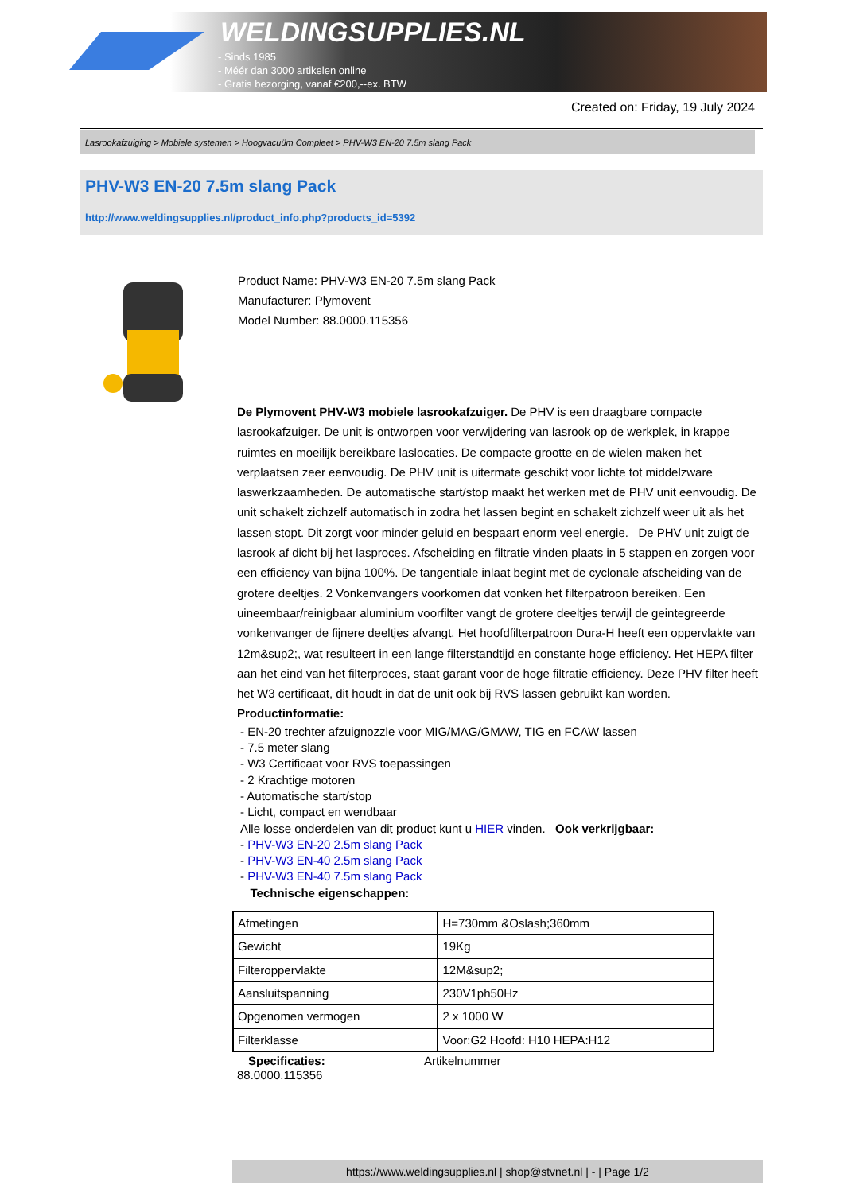WELDINGSUPPLIES.NL
- Sinds 1985
- Méér dan 3000 artikelen online
- Gratis bezorging, vanaf €200,--ex. BTW
Created on: Friday, 19 July 2024
Lasrookafzuiging > Mobiele systemen > Hoogvacuüm Compleet > PHV-W3 EN-20 7.5m slang Pack
PHV-W3 EN-20 7.5m slang Pack
http://www.weldingsupplies.nl/product_info.php?products_id=5392
Product Name: PHV-W3 EN-20 7.5m slang Pack
Manufacturer: Plymovent
Model Number: 88.0000.115356
De Plymovent PHV-W3 mobiele lasrookafzuiger. De PHV is een draagbare compacte lasrookafzuiger. De unit is ontworpen voor verwijdering van lasrook op de werkplek, in krappe ruimtes en moeilijk bereikbare laslocaties. De compacte grootte en de wielen maken het verplaatsen zeer eenvoudig. De PHV unit is uitermate geschikt voor lichte tot middelzware laswerkzaamheden. De automatische start/stop maakt het werken met de PHV unit eenvoudig. De unit schakelt zichzelf automatisch in zodra het lassen begint en schakelt zichzelf weer uit als het lassen stopt. Dit zorgt voor minder geluid en bespaart enorm veel energie. De PHV unit zuigt de lasrook af dicht bij het lasproces. Afscheiding en filtratie vinden plaats in 5 stappen en zorgen voor een efficiency van bijna 100%. De tangentiale inlaat begint met de cyclonale afscheiding van de grotere deeltjes. 2 Vonkenvangers voorkomen dat vonken het filterpatroon bereiken. Een uineembaar/reinigbaar aluminium voorfilter vangt de grotere deeltjes terwijl de geintegreerde vonkenvanger de fijnere deeltjes afvangt. Het hoofdfilterpatroon Dura-H heeft een oppervlakte van 12m&sup2;, wat resulteert in een lange filterstandtijd en constante hoge efficiency. Het HEPA filter aan het eind van het filterproces, staat garant voor de hoge filtratie efficiency. Deze PHV filter heeft het W3 certificaat, dit houdt in dat de unit ook bij RVS lassen gebruikt kan worden.
Productinformatie:
- EN-20 trechter afzuignozzle voor MIG/MAG/GMAW, TIG en FCAW lassen
- 7.5 meter slang
- W3 Certificaat voor RVS toepassingen
- 2 Krachtige motoren
- Automatische start/stop
- Licht, compact en wendbaar
Alle losse onderdelen van dit product kunt u HIER vinden. Ook verkrijgbaar:
- PHV-W3 EN-20 2.5m slang Pack
- PHV-W3 EN-40 2.5m slang Pack
- PHV-W3 EN-40 7.5m slang Pack
Technische eigenschappen:
| Afmetingen | H=730mm &Oslash;360mm |
| Gewicht | 19Kg |
| Filteroppervlakte | 12M&sup2; |
| Aansluitspanning | 230V1ph50Hz |
| Opgenomen vermogen | 2 x 1000 W |
| Filterklasse | Voor:G2 Hoofd: H10 HEPA:H12 |
Specificaties: Artikelnummer
88.0000.115356
https://www.weldingsupplies.nl | shop@stvnet.nl | - | Page 1/2